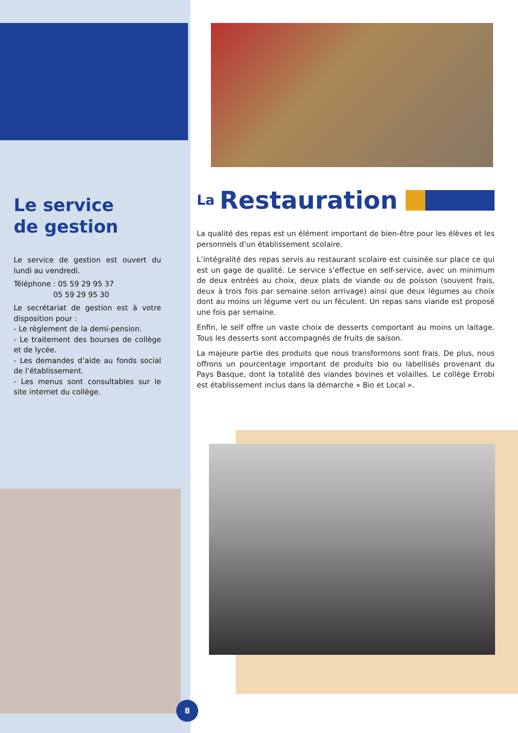Le service
de gestion
Le service de gestion est ouvert du lundi au vendredi.
Téléphone : 05 59 29 95 37
05 59 29 95 30
Le secrétariat de gestion est à votre disposition pour :
- Le règlement de la demi-pension.
- Le traitement des bourses de collège et de lycée.
- Les demandes d’aide au fonds social de l’établissement.
- Les menus sont consultables sur le site internet du collège.
La Restauration
La qualité des repas est un élément important de bien-être pour les élèves et les personnels d’un établissement scolaire.
L’intégralité des repas servis au restaurant scolaire est cuisinée sur place ce qui est un gage de qualité. Le service s’effectue en self-service, avec un minimum de deux entrées au choix, deux plats de viande ou de poisson (souvent frais, deux à trois fois par semaine selon arrivage) ainsi que deux légumes au choix dont au moins un légume vert ou un féculent. Un repas sans viande est proposé une fois par semaine.
Enfin, le self offre un vaste choix de desserts comportant au moins un laitage. Tous les desserts sont accompagnés de fruits de saison.
La majeure partie des produits que nous transformons sont frais. De plus, nous offrons un pourcentage important de produits bio ou labellisés provenant du Pays Basque, dont la totalité des viandes bovines et volailles. Le collège Errobi est établissement inclus dans la démarche « Bio et Local ».
8